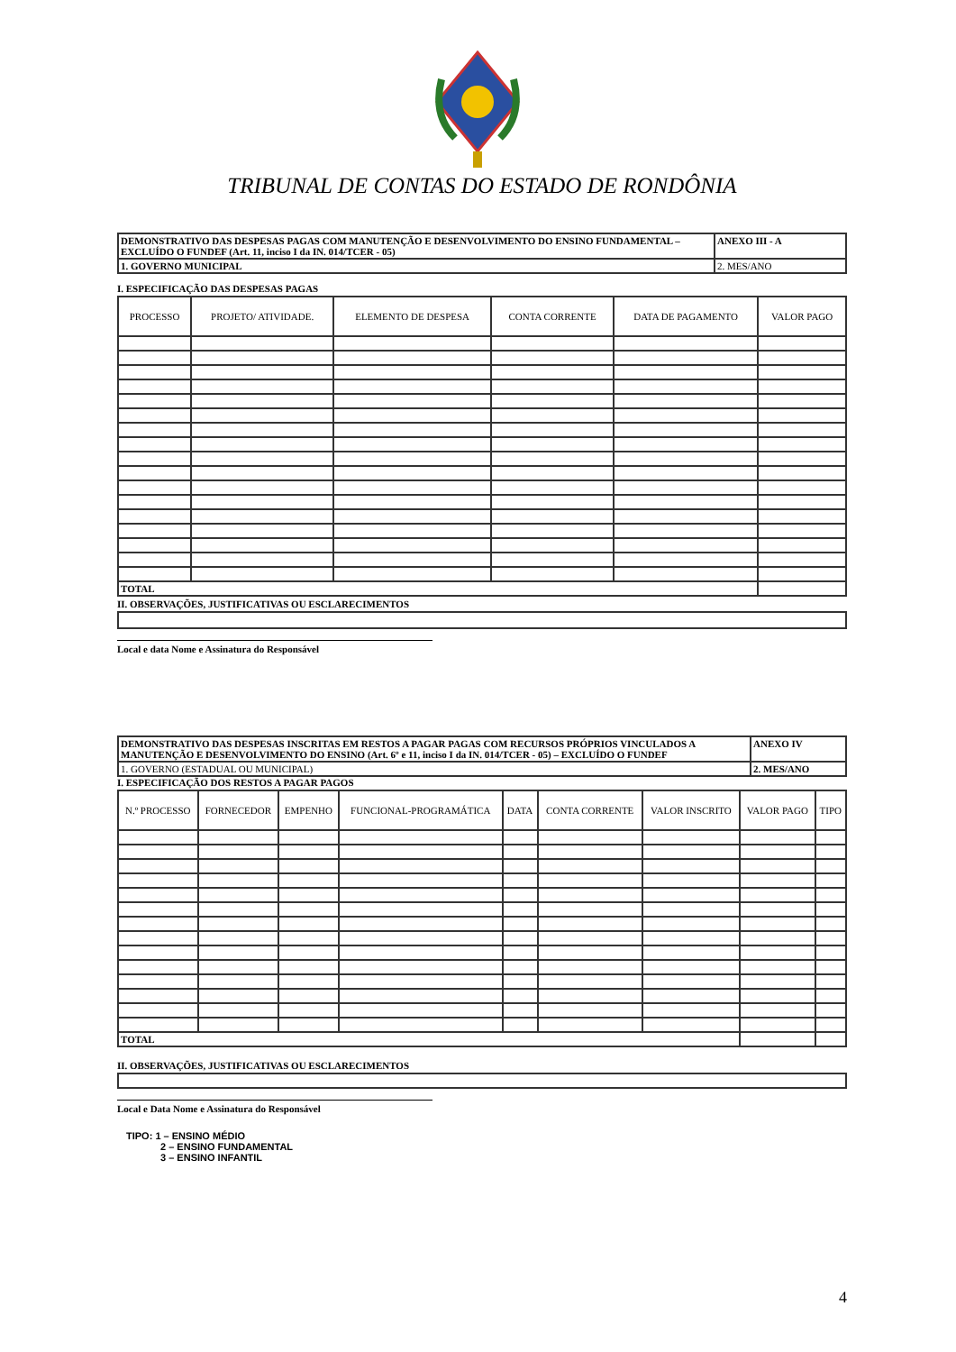TRIBUNAL DE CONTAS DO ESTADO DE RONDÔNIA
| DEMONSTRATIVO DAS DESPESAS PAGAS COM MANUTENÇÃO E DESENVOLVIMENTO DO ENSINO FUNDAMENTAL – EXCLUÍDO O FUNDEF (Art. 11, inciso I da IN. 014/TCER - 05) | ANEXO III - A |
| 1. GOVERNO MUNICIPAL | 2. MES/ANO |
I. ESPECIFICAÇÃO DAS DESPESAS PAGAS
| PROCESSO | PROJETO/ ATIVIDADE. | ELEMENTO DE DESPESA | CONTA CORRENTE | DATA DE PAGAMENTO | VALOR PAGO |
| --- | --- | --- | --- | --- | --- |
| TOTAL | | | | | |
II. OBSERVAÇÕES, JUSTIFICATIVAS OU ESCLARECIMENTOS
Local e data Nome e Assinatura do Responsável
| DEMONSTRATIVO DAS DESPESAS INSCRITAS EM RESTOS A PAGAR PAGAS COM RECURSOS PRÓPRIOS VINCULADOS A MANUTENÇÃO E DESENVOLVIMENTO DO ENSINO (Art. 6º e 11, inciso I da IN. 014/TCER - 05) – EXCLUÍDO O FUNDEF | ANEXO IV |
| 1. GOVERNO (ESTADUAL OU MUNICIPAL) | 2. MES/ANO |
I. ESPECIFICAÇÃO DOS RESTOS A PAGAR PAGOS
| N.º PROCESSO | FORNECEDOR | EMPENHO | FUNCIONAL-PROGRAMÁTICA | DATA | CONTA CORRENTE | VALOR INSCRITO | VALOR PAGO | TIPO |
| --- | --- | --- | --- | --- | --- | --- | --- | --- |
| TOTAL | | | | | | | | |
II. OBSERVAÇÕES, JUSTIFICATIVAS OU ESCLARECIMENTOS
Local e Data Nome e Assinatura do Responsável
TIPO: 1 – ENSINO MÉDIO
2 – ENSINO FUNDAMENTAL
3 – ENSINO INFANTIL
4